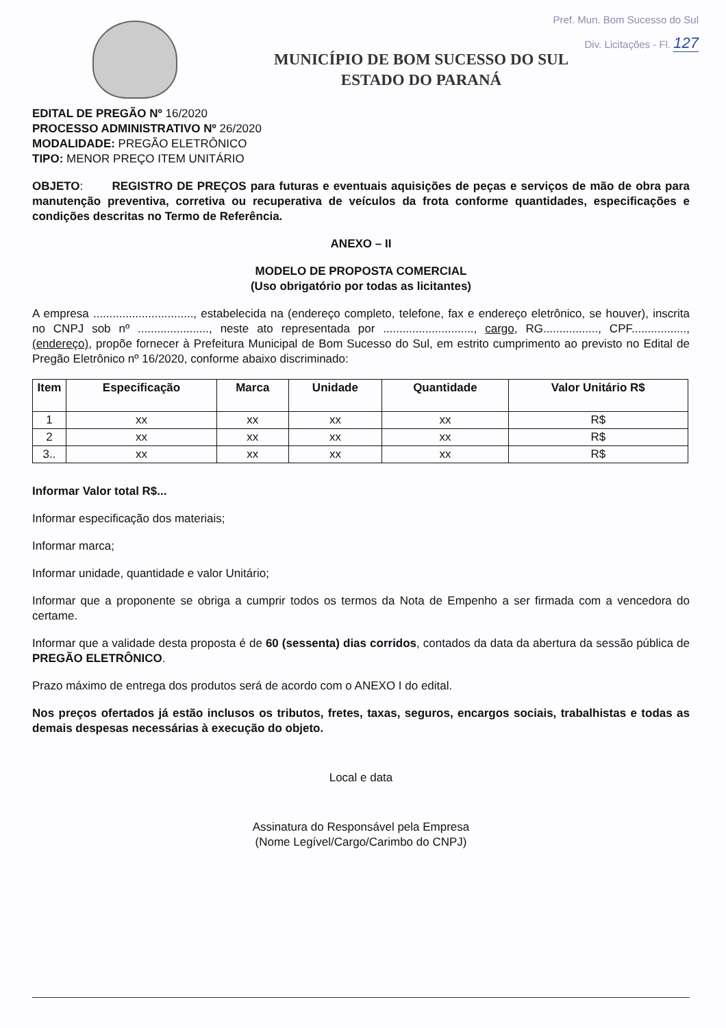Pref. Mun. Bom Sucesso do Sul
Div. Licitações - Fl. 127
MUNICÍPIO DE BOM SUCESSO DO SUL
ESTADO DO PARANÁ
EDITAL DE PREGÃO Nº 16/2020
PROCESSO ADMINISTRATIVO Nº 26/2020
MODALIDADE: PREGÃO ELETRÔNICO
TIPO: MENOR PREÇO ITEM UNITÁRIO
OBJETO: REGISTRO DE PREÇOS para futuras e eventuais aquisições de peças e serviços de mão de obra para manutenção preventiva, corretiva ou recuperativa de veículos da frota conforme quantidades, especificações e condições descritas no Termo de Referência.
ANEXO – II
MODELO DE PROPOSTA COMERCIAL
(Uso obrigatório por todas as licitantes)
A empresa ..............................., estabelecida na (endereço completo, telefone, fax e endereço eletrônico, se houver), inscrita no CNPJ sob nº ......................, neste ato representada por ............................, cargo, RG................., CPF................., (endereço), propõe fornecer à Prefeitura Municipal de Bom Sucesso do Sul, em estrito cumprimento ao previsto no Edital de Pregão Eletrônico nº 16/2020, conforme abaixo discriminado:
| Item | Especificação | Marca | Unidade | Quantidade | Valor Unitário R$ |
| --- | --- | --- | --- | --- | --- |
| 1 | xx | xx | xx | xx | R$ |
| 2 | xx | xx | xx | xx | R$ |
| 3.. | xx | xx | xx | xx | R$ |
Informar Valor total R$...
Informar especificação dos materiais;
Informar marca;
Informar unidade, quantidade e valor Unitário;
Informar que a proponente se obriga a cumprir todos os termos da Nota de Empenho a ser firmada com a vencedora do certame.
Informar que a validade desta proposta é de 60 (sessenta) dias corridos, contados da data da abertura da sessão pública de PREGÃO ELETRÔNICO.
Prazo máximo de entrega dos produtos será de acordo com o ANEXO I do edital.
Nos preços ofertados já estão inclusos os tributos, fretes, taxas, seguros, encargos sociais, trabalhistas e todas as demais despesas necessárias à execução do objeto.
Local e data
Assinatura do Responsável pela Empresa
(Nome Legível/Cargo/Carimbo do CNPJ)